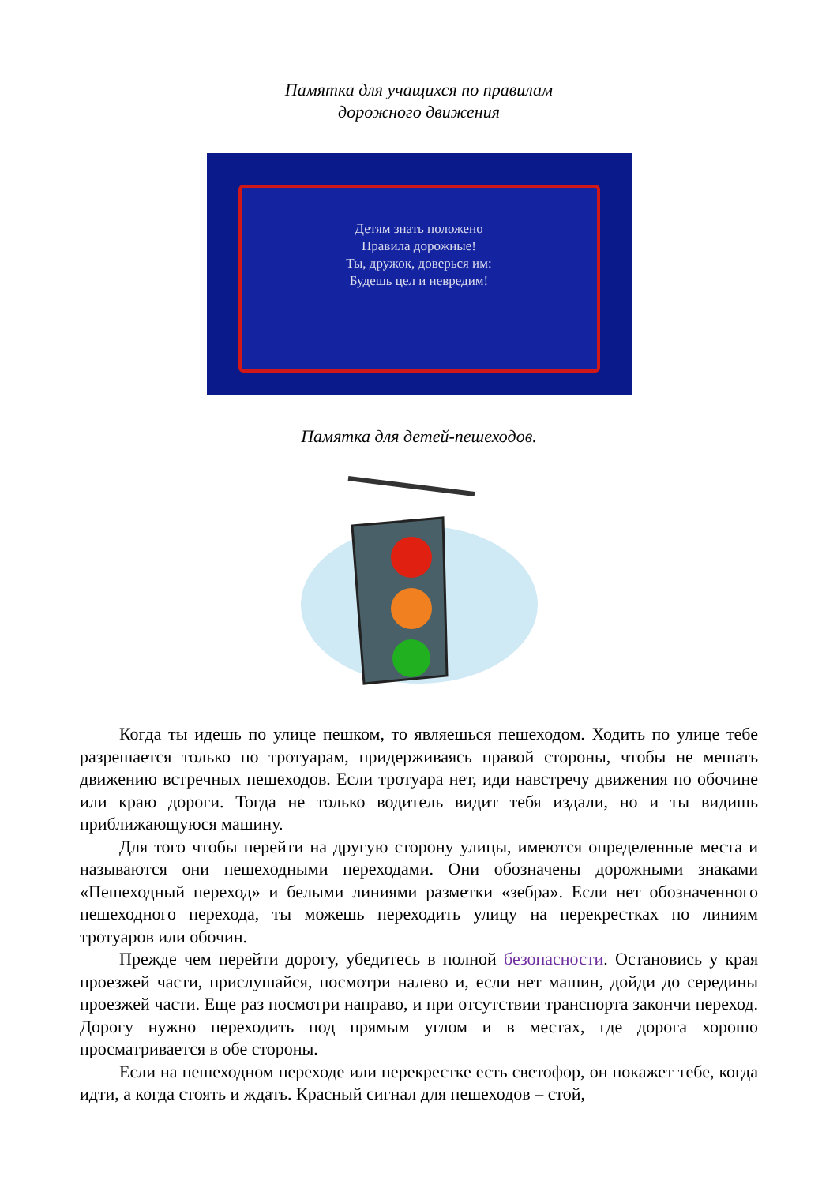Памятка для учащихся по правилам
дорожного движения
Детям знать положено
Правила дорожные!
Ты, дружок, доверься им:
Будешь цел и невредим!
Памятка для детей-пешеходов.
Когда ты идешь по улице пешком, то являешься пешеходом. Ходить по улице тебе разрешается только по тротуарам, придерживаясь правой стороны, чтобы не мешать движению встречных пешеходов. Если тротуара нет, иди навстречу движения по обочине или краю дороги. Тогда не только водитель видит тебя издали, но и ты видишь приближающуюся машину.
Для того чтобы перейти на другую сторону улицы, имеются определенные места и называются они пешеходными переходами. Они обозначены дорожными знаками «Пешеходный переход» и белыми линиями разметки «зебра». Если нет обозначенного пешеходного перехода, ты можешь переходить улицу на перекрестках по линиям тротуаров или обочин.
Прежде чем перейти дорогу, убедитесь в полной безопасности. Остановись у края проезжей части, прислушайся, посмотри налево и, если нет машин, дойди до середины проезжей части. Еще раз посмотри направо, и при отсутствии транспорта закончи переход. Дорогу нужно переходить под прямым углом и в местах, где дорога хорошо просматривается в обе стороны.
Если на пешеходном переходе или перекрестке есть светофор, он покажет тебе, когда идти, а когда стоять и ждать. Красный сигнал для пешеходов – стой,